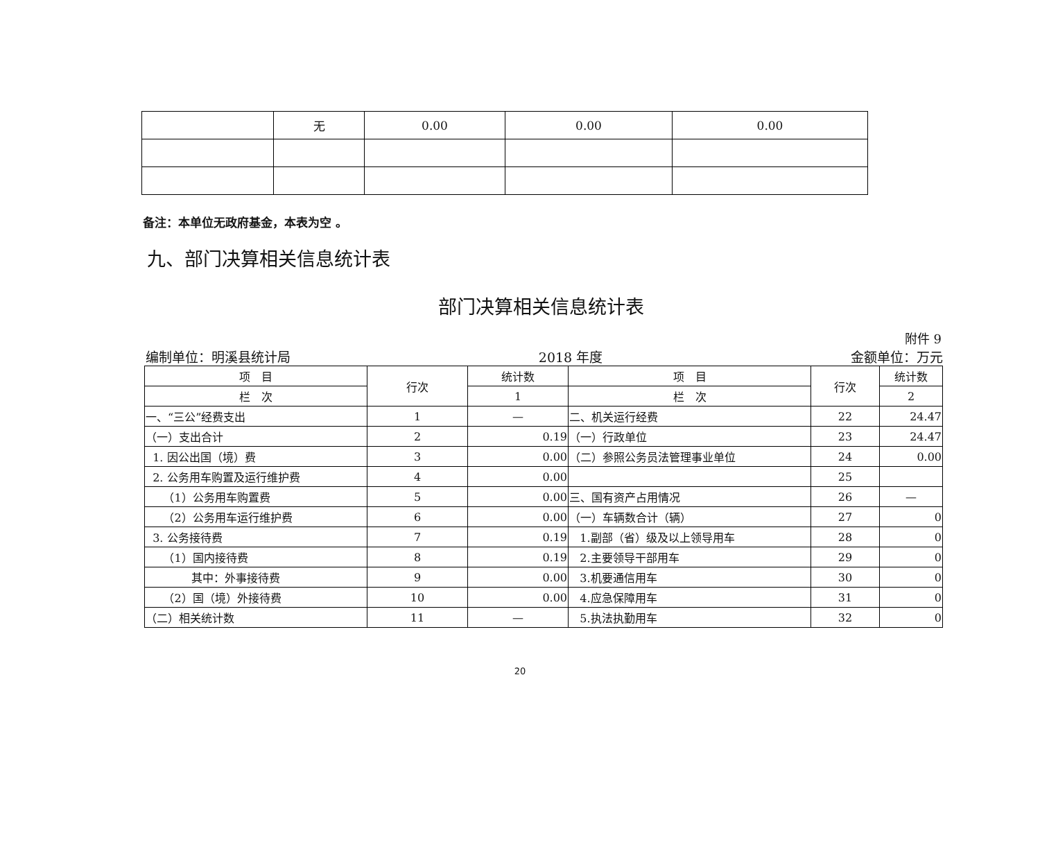| | 无 | 0.00 | 0.00 | 0.00 |
备注：本单位无政府基金，本表为空 。
九、部门决算相关信息统计表
部门决算相关信息统计表
附件 9
编制单位：明溪县统计局 2018 年度 金额单位：万元
| 项 目 | 行次 | 统计数 | 项 目 | 行次 | 统计数 |
| 栏 次 | | 1 | 栏 次 | | 2 |
| 一、“三公”经费支出 | 1 | — | 二、机关运行经费 | 22 | 24.47 |
| （一）支出合计 | 2 | 0.19 | （一）行政单位 | 23 | 24.47 |
| 1. 因公出国（境）费 | 3 | 0.00 | （二）参照公务员法管理事业单位 | 24 | 0.00 |
| 2. 公务用车购置及运行维护费 | 4 | 0.00 | | 25 | |
| （1）公务用车购置费 | 5 | 0.00 | 三、国有资产占用情况 | 26 | — |
| （2）公务用车运行维护费 | 6 | 0.00 | （一）车辆数合计（辆） | 27 | 0 |
| 3. 公务接待费 | 7 | 0.19 | 1.副部（省）级及以上领导用车 | 28 | 0 |
| （1）国内接待费 | 8 | 0.19 | 2.主要领导干部用车 | 29 | 0 |
| 其中：外事接待费 | 9 | 0.00 | 3.机要通信用车 | 30 | 0 |
| （2）国（境）外接待费 | 10 | 0.00 | 4.应急保障用车 | 31 | 0 |
| （二）相关统计数 | 11 | — | 5.执法执勤用车 | 32 | 0 |
20